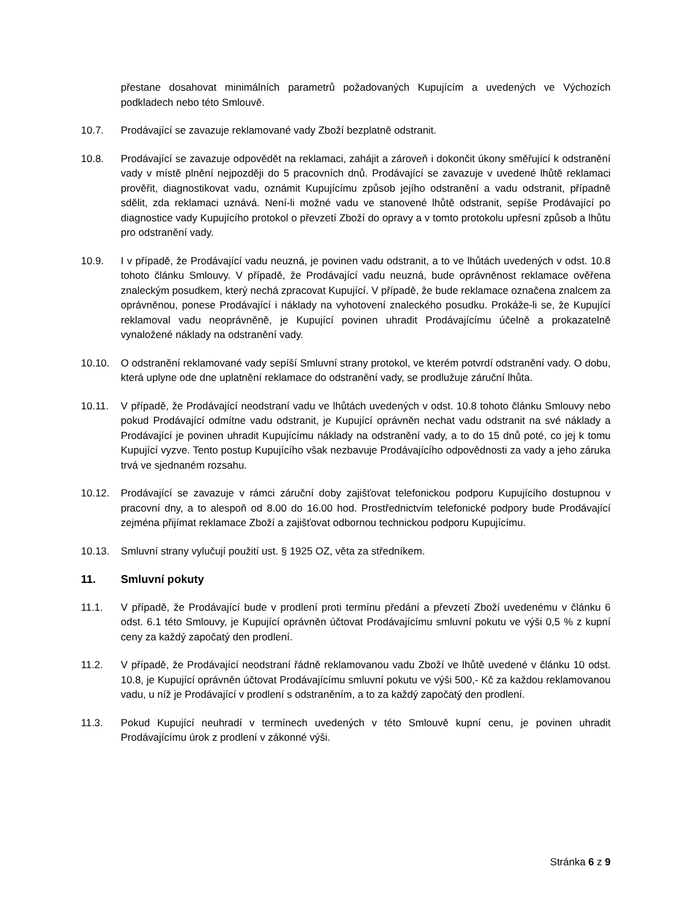přestane dosahovat minimálních parametrů požadovaných Kupujícím a uvedených ve Výchozích podkladech nebo této Smlouvě.
10.7. Prodávající se zavazuje reklamované vady Zboží bezplatně odstranit.
10.8. Prodávající se zavazuje odpovědět na reklamaci, zahájit a zároveň i dokončit úkony směřující k odstranění vady v místě plnění nejpozději do 5 pracovních dnů. Prodávající se zavazuje v uvedené lhůtě reklamaci prověřit, diagnostikovat vadu, oznámit Kupujícímu způsob jejího odstranění a vadu odstranit, případně sdělit, zda reklamaci uznává. Není-li možné vadu ve stanovené lhůtě odstranit, sepíše Prodávající po diagnostice vady Kupujícího protokol o převzetí Zboží do opravy a v tomto protokolu upřesní způsob a lhůtu pro odstranění vady.
10.9. I v případě, že Prodávající vadu neuzná, je povinen vadu odstranit, a to ve lhůtách uvedených v odst. 10.8 tohoto článku Smlouvy. V případě, že Prodávající vadu neuzná, bude oprávněnost reklamace ověřena znaleckým posudkem, který nechá zpracovat Kupující. V případě, že bude reklamace označena znalcem za oprávněnou, ponese Prodávající i náklady na vyhotovení znaleckého posudku. Prokáže-li se, že Kupující reklamoval vadu neoprávněně, je Kupující povinen uhradit Prodávajícímu účelně a prokazatelně vynaložené náklady na odstranění vady.
10.10. O odstranění reklamované vady sepíší Smluvní strany protokol, ve kterém potvrdí odstranění vady. O dobu, která uplyne ode dne uplatnění reklamace do odstranění vady, se prodlužuje záruční lhůta.
10.11. V případě, že Prodávající neodstraní vadu ve lhůtách uvedených v odst. 10.8 tohoto článku Smlouvy nebo pokud Prodávající odmítne vadu odstranit, je Kupující oprávněn nechat vadu odstranit na své náklady a Prodávající je povinen uhradit Kupujícímu náklady na odstranění vady, a to do 15 dnů poté, co jej k tomu Kupující vyzve. Tento postup Kupujícího však nezbavuje Prodávajícího odpovědnosti za vady a jeho záruka trvá ve sjednaném rozsahu.
10.12. Prodávající se zavazuje v rámci záruční doby zajišťovat telefonickou podporu Kupujícího dostupnou v pracovní dny, a to alespoň od 8.00 do 16.00 hod. Prostřednictvím telefonické podpory bude Prodávající zejména přijímat reklamace Zboží a zajišťovat odbornou technickou podporu Kupujícímu.
10.13. Smluvní strany vylučují použití ust. § 1925 OZ, věta za středníkem.
11. Smluvní pokuty
11.1. V případě, že Prodávající bude v prodlení proti termínu předání a převzetí Zboží uvedenému v článku 6 odst. 6.1 této Smlouvy, je Kupující oprávněn účtovat Prodávajícímu smluvní pokutu ve výši 0,5 % z kupní ceny za každý započatý den prodlení.
11.2. V případě, že Prodávající neodstraní řádně reklamovanou vadu Zboží ve lhůtě uvedené v článku 10 odst. 10.8, je Kupující oprávněn účtovat Prodávajícímu smluvní pokutu ve výši 500,- Kč za každou reklamovanou vadu, u níž je Prodávající v prodlení s odstraněním, a to za každý započatý den prodlení.
11.3. Pokud Kupující neuhradí v termínech uvedených v této Smlouvě kupní cenu, je povinen uhradit Prodávajícímu úrok z prodlení v zákonné výši.
Stránka 6 z 9